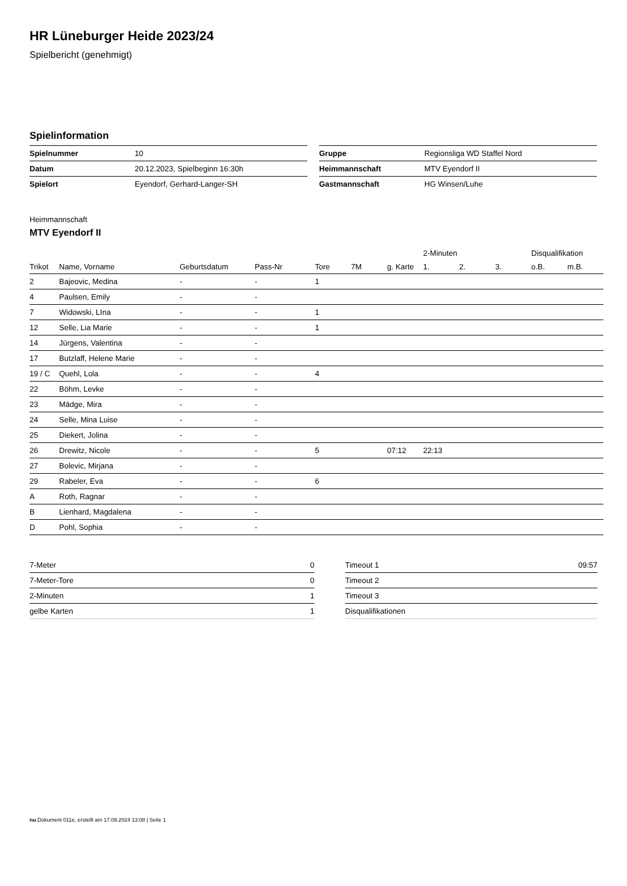HR Lüneburger Heide 2023/24
Spielbericht (genehmigt)
Spielinformation
| Spielnummer | 10 |
| Datum | 20.12.2023, Spielbeginn 16:30h |
| Spielort | Eyendorf, Gerhard-Langer-SH |
| Gruppe | Regionsliga WD Staffel Nord |
| Heimmannschaft | MTV Eyendorf II |
| Gastmannschaft | HG Winsen/Luhe |
Heimmannschaft
MTV Eyendorf II
| | | | | | | | 2-Minuten | | | Disqualifikation | |
| --- | --- | --- | --- | --- | --- | --- | --- | --- | --- | --- | --- |
| Trikot | Name, Vorname | Geburtsdatum | Pass-Nr | Tore | 7M | g. Karte | 1. | 2. | 3. | o.B. | m.B. |
| 2 | Bajeovic, Medina | - | - | 1 | | | | | | | |
| 4 | Paulsen, Emily | - | - | | | | | | | | |
| 7 | Widowski, LIna | - | - | 1 | | | | | | | |
| 12 | Selle, Lia Marie | - | - | 1 | | | | | | | |
| 14 | Jürgens, Valentina | - | - | | | | | | | | |
| 17 | Butzlaff, Helene Marie | - | - | | | | | | | | |
| 19 / C | Quehl, Lola | - | - | 4 | | | | | | | |
| 22 | Böhm, Levke | - | - | | | | | | | | |
| 23 | Mädge, Mira | - | - | | | | | | | | |
| 24 | Selle, Mina Luise | - | - | | | | | | | | |
| 25 | Diekert, Jolina | - | - | | | | | | | | |
| 26 | Drewitz, Nicole | - | - | 5 | | 07:12 | 22:13 | | | | |
| 27 | Bolevic, Mirjana | - | - | | | | | | | | |
| 29 | Rabeler, Eva | - | - | 6 | | | | | | | |
| A | Roth, Ragnar | - | - | | | | | | | | |
| B | Lienhard, Magdalena | - | - | | | | | | | | |
| D | Pohl, Sophia | - | - | | | | | | | | |
| 7-Meter | 0 |
| 7-Meter-Tore | 0 |
| 2-Minuten | 1 |
| gelbe Karten | 1 |
| Timeout 1 | 09:57 |
| Timeout 2 | |
| Timeout 3 | |
| Disqualifikationen | |
nu.Dokument 011e, erstellt am 17.09.2024 13:08 | Seite 1